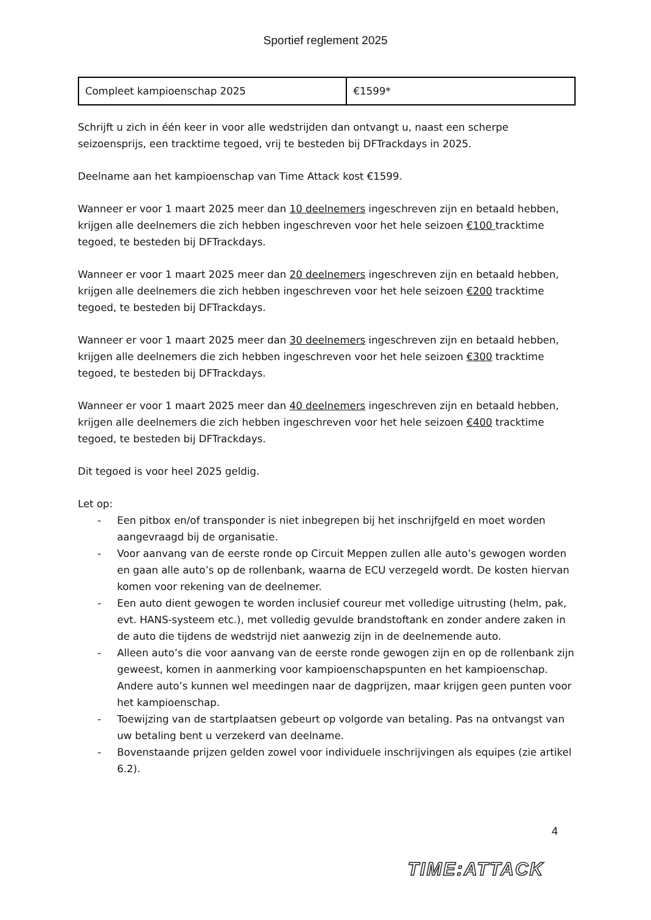Sportief reglement 2025
| Compleet kampioenschap 2025 | €1599* |
Schrijft u zich in één keer in voor alle wedstrijden dan ontvangt u, naast een scherpe seizoensprijs, een tracktime tegoed, vrij te besteden bij DFTrackdays in 2025.
Deelname aan het kampioenschap van Time Attack kost €1599.
Wanneer er voor 1 maart 2025 meer dan 10 deelnemers ingeschreven zijn en betaald hebben, krijgen alle deelnemers die zich hebben ingeschreven voor het hele seizoen €100 tracktime tegoed, te besteden bij DFTrackdays.
Wanneer er voor 1 maart 2025 meer dan 20 deelnemers ingeschreven zijn en betaald hebben, krijgen alle deelnemers die zich hebben ingeschreven voor het hele seizoen €200 tracktime tegoed, te besteden bij DFTrackdays.
Wanneer er voor 1 maart 2025 meer dan 30 deelnemers ingeschreven zijn en betaald hebben, krijgen alle deelnemers die zich hebben ingeschreven voor het hele seizoen €300 tracktime tegoed, te besteden bij DFTrackdays.
Wanneer er voor 1 maart 2025 meer dan 40 deelnemers ingeschreven zijn en betaald hebben, krijgen alle deelnemers die zich hebben ingeschreven voor het hele seizoen €400 tracktime tegoed, te besteden bij DFTrackdays.
Dit tegoed is voor heel 2025 geldig.
Let op:
- Een pitbox en/of transponder is niet inbegrepen bij het inschrijfgeld en moet worden aangevraagd bij de organisatie.
- Voor aanvang van de eerste ronde op Circuit Meppen zullen alle auto’s gewogen worden en gaan alle auto’s op de rollenbank, waarna de ECU verzegeld wordt. De kosten hiervan komen voor rekening van de deelnemer.
- Een auto dient gewogen te worden inclusief coureur met volledige uitrusting (helm, pak, evt. HANS-systeem etc.), met volledig gevulde brandstoftank en zonder andere zaken in de auto die tijdens de wedstrijd niet aanwezig zijn in de deelnemende auto.
- Alleen auto’s die voor aanvang van de eerste ronde gewogen zijn en op de rollenbank zijn geweest, komen in aanmerking voor kampioenschapspunten en het kampioenschap. Andere auto’s kunnen wel meedingen naar de dagprijzen, maar krijgen geen punten voor het kampioenschap.
- Toewijzing van de startplaatsen gebeurt op volgorde van betaling. Pas na ontvangst van uw betaling bent u verzekerd van deelname.
- Bovenstaande prijzen gelden zowel voor individuele inschrijvingen als equipes (zie artikel 6.2).
4
TIME:ATTACK